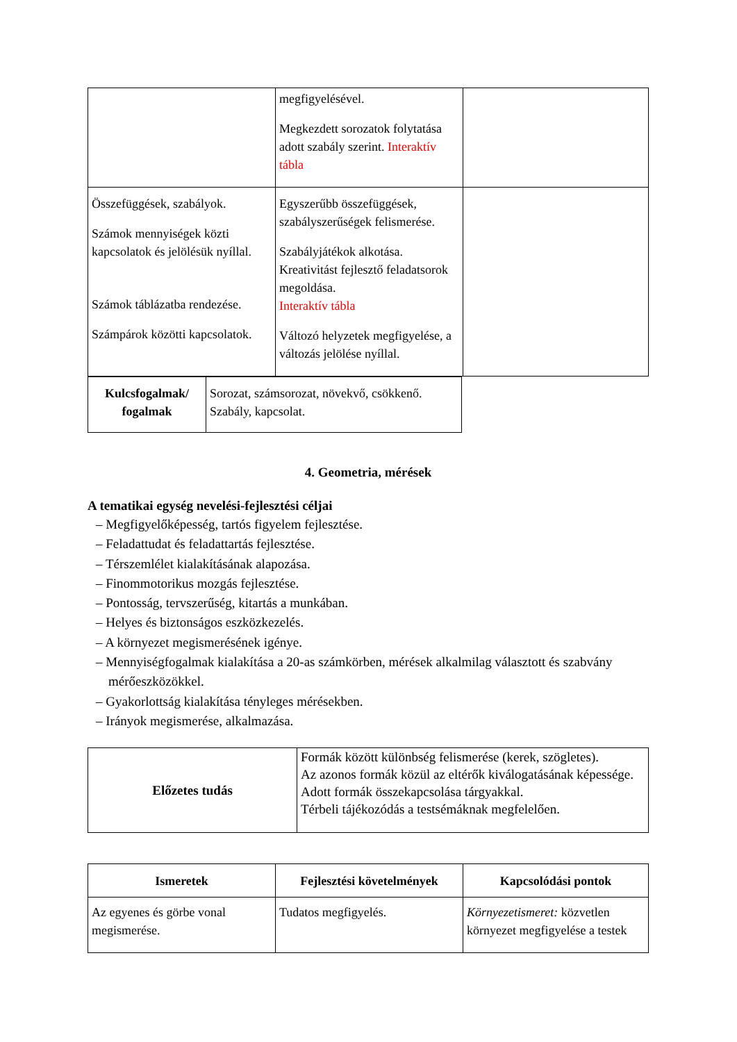| | megfigyelésével. Megkezdett sorozatok folytatása adott szabály szerint. Interaktív tábla | |
| Összefüggések, szabályok. Számok mennyiségek közti kapcsolatok és jelölésük nyíllal. Számok táblázatba rendezése. Számpárok közötti kapcsolatok. | Egyszerűbb összefüggések, szabályszerűségek felismerése. Szabályjátékok alkotása. Kreativitást fejlesztő feladatsorok megoldása. Interaktív tábla Változó helyzetek megfigyelése, a változás jelölése nyíllal. | |
| Kulcsfogalmak/ fogalmak | Sorozat, számsorozat, növekvő, csökkenő. Szabály, kapcsolat. |
4. Geometria, mérések
A tematikai egység nevelési-fejlesztési céljai
– Megfigyelőképesség, tartós figyelem fejlesztése.
– Feladattudat és feladattartás fejlesztése.
– Térszemlélet kialakításának alapozása.
– Finommotorikus mozgás fejlesztése.
– Pontosság, tervszerűség, kitartás a munkában.
– Helyes és biztonságos eszközkezelés.
– A környezet megismerésének igénye.
– Mennyiségfogalmak kialakítása a 20-as számkörben, mérések alkalmilag választott és szabvány mérőeszközökkel.
– Gyakorlottság kialakítása tényleges mérésekben.
– Irányok megismerése, alkalmazása.
| Előzetes tudás | Formák között különbség felismerése (kerek, szögletes). Az azonos formák közül az eltérők kiválogatásának képessége. Adott formák összekapcsolása tárgyakkal. Térbeli tájékozódás a testsémáknak megfelelően. |
| Ismeretek | Fejlesztési követelmények | Kapcsolódási pontok |
| --- | --- | --- |
| Az egyenes és görbe vonal megismerése. | Tudatos megfigyelés. | Környezetismeret: közvetlen környezet megfigyelése a testek |